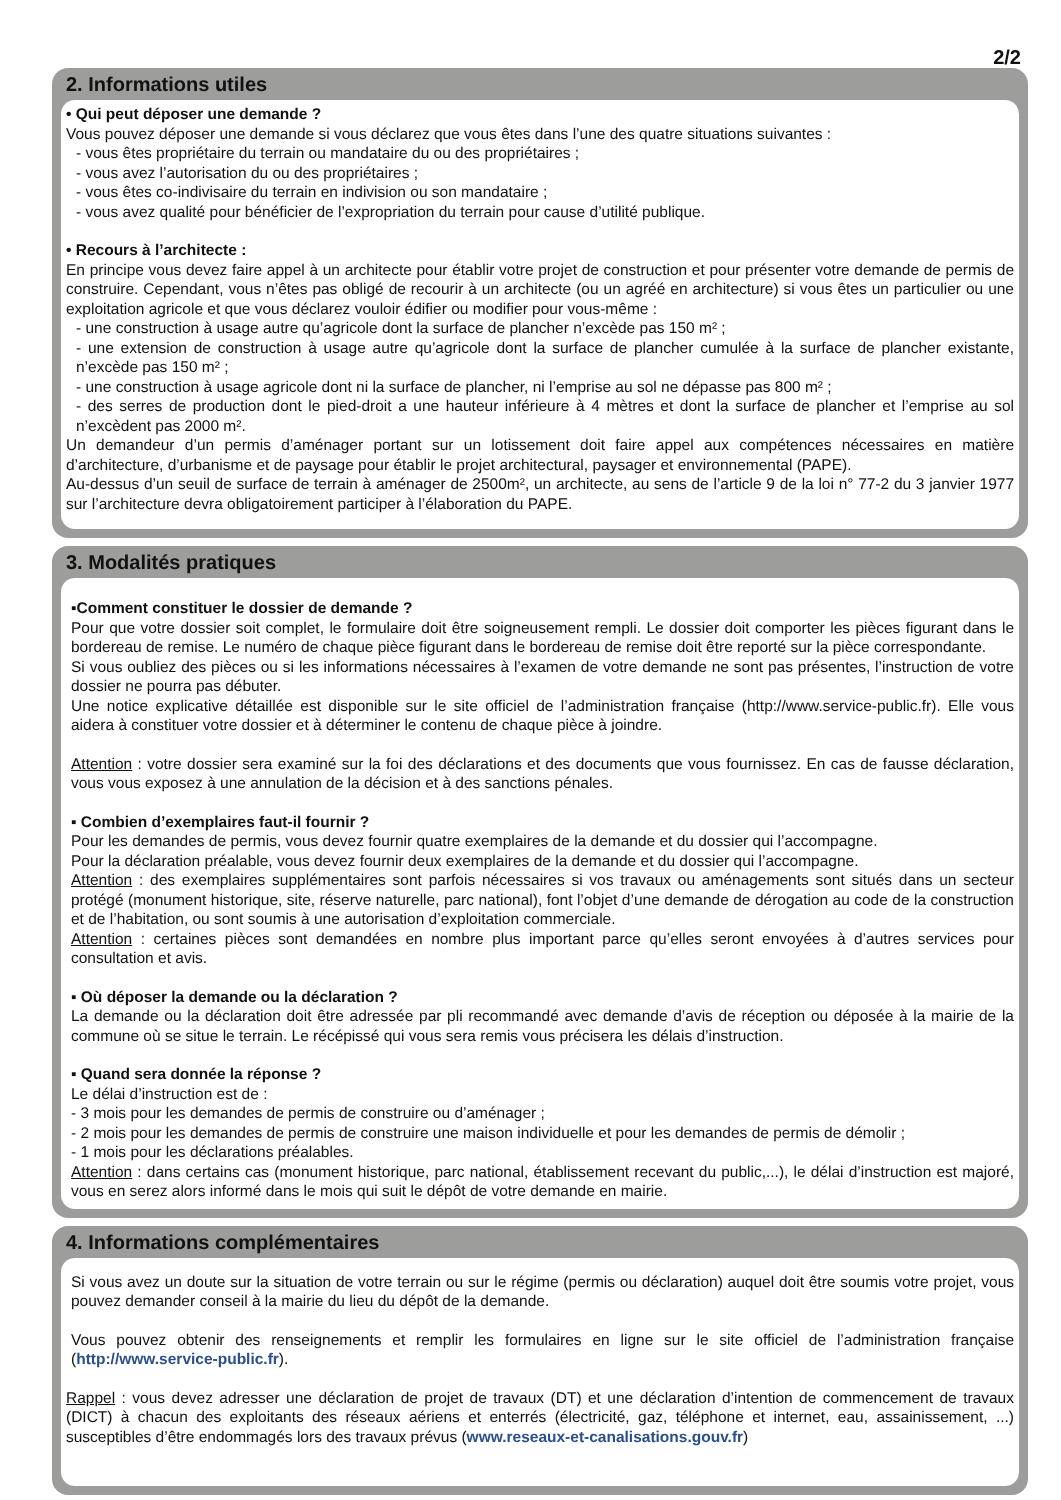2/2
2. Informations utiles
• Qui peut déposer une demande ?
Vous pouvez déposer une demande si vous déclarez que vous êtes dans l’une des quatre situations suivantes :
- vous êtes propriétaire du terrain ou mandataire du ou des propriétaires ;
- vous avez l’autorisation du ou des propriétaires ;
- vous êtes co-indivisaire du terrain en indivision ou son mandataire ;
- vous avez qualité pour bénéficier de l’expropriation du terrain pour cause d’utilité publique.
• Recours à l’architecte :
En principe vous devez faire appel à un architecte pour établir votre projet de construction et pour présenter votre demande de permis de construire. Cependant, vous n’êtes pas obligé de recourir à un architecte (ou un agréé en architecture) si vous êtes un particulier ou une exploitation agricole et que vous déclarez vouloir édifier ou modifier pour vous-même :
- une construction à usage autre qu’agricole dont la surface de plancher n’excède pas 150 m² ;
- une extension de construction à usage autre qu’agricole dont la surface de plancher cumulée à la surface de plancher existante, n’excède pas 150 m² ;
- une construction à usage agricole dont ni la surface de plancher, ni l’emprise au sol ne dépasse pas 800 m² ;
- des serres de production dont le pied-droit a une hauteur inférieure à 4 mètres et dont la surface de plancher et l’emprise au sol n’excèdent pas 2000 m².
Un demandeur d’un permis d’aménager portant sur un lotissement doit faire appel aux compétences nécessaires en matière d’architecture, d’urbanisme et de paysage pour établir le projet architectural, paysager et environnemental (PAPE).
Au-dessus d’un seuil de surface de terrain à aménager de 2500m², un architecte, au sens de l’article 9 de la loi n° 77-2 du 3 janvier 1977 sur l’architecture devra obligatoirement participer à l’élaboration du PAPE.
3. Modalités pratiques
▪Comment constituer le dossier de demande ?
Pour que votre dossier soit complet, le formulaire doit être soigneusement rempli. Le dossier doit comporter les pièces figurant dans le bordereau de remise. Le numéro de chaque pièce figurant dans le bordereau de remise doit être reporté sur la pièce correspondante.
Si vous oubliez des pièces ou si les informations nécessaires à l’examen de votre demande ne sont pas présentes, l’instruction de votre dossier ne pourra pas débuter.
Une notice explicative détaillée est disponible sur le site officiel de l’administration française (http://www.service-public.fr). Elle vous aidera à constituer votre dossier et à déterminer le contenu de chaque pièce à joindre.
Attention : votre dossier sera examiné sur la foi des déclarations et des documents que vous fournissez. En cas de fausse déclaration, vous vous exposez à une annulation de la décision et à des sanctions pénales.
▪ Combien d’exemplaires faut-il fournir ?
Pour les demandes de permis, vous devez fournir quatre exemplaires de la demande et du dossier qui l’accompagne.
Pour la déclaration préalable, vous devez fournir deux exemplaires de la demande et du dossier qui l’accompagne.
Attention : des exemplaires supplémentaires sont parfois nécessaires si vos travaux ou aménagements sont situés dans un secteur protégé (monument historique, site, réserve naturelle, parc national), font l’objet d’une demande de dérogation au code de la construction et de l’habitation, ou sont soumis à une autorisation d’exploitation commerciale.
Attention : certaines pièces sont demandées en nombre plus important parce qu’elles seront envoyées à d’autres services pour consultation et avis.
▪ Où déposer la demande ou la déclaration ?
La demande ou la déclaration doit être adressée par pli recommandé avec demande d’avis de réception ou déposée à la mairie de la commune où se situe le terrain. Le récépissé qui vous sera remis vous précisera les délais d’instruction.
▪ Quand sera donnée la réponse ?
Le délai d’instruction est de :
- 3 mois pour les demandes de permis de construire ou d’aménager ;
- 2 mois pour les demandes de permis de construire une maison individuelle et pour les demandes de permis de démolir ;
- 1 mois pour les déclarations préalables.
Attention : dans certains cas (monument historique, parc national, établissement recevant du public,...), le délai d’instruction est majoré, vous en serez alors informé dans le mois qui suit le dépôt de votre demande en mairie.
4. Informations complémentaires
Si vous avez un doute sur la situation de votre terrain ou sur le régime (permis ou déclaration) auquel doit être soumis votre projet, vous pouvez demander conseil à la mairie du lieu du dépôt de la demande.
Vous pouvez obtenir des renseignements et remplir les formulaires en ligne sur le site officiel de l’administration française (http://www.service-public.fr).
Rappel : vous devez adresser une déclaration de projet de travaux (DT) et une déclaration d’intention de commencement de travaux (DICT) à chacun des exploitants des réseaux aériens et enterrés (électricité, gaz, téléphone et internet, eau, assainissement, ...) susceptibles d’être endommagés lors des travaux prévus (www.reseaux-et-canalisations.gouv.fr)